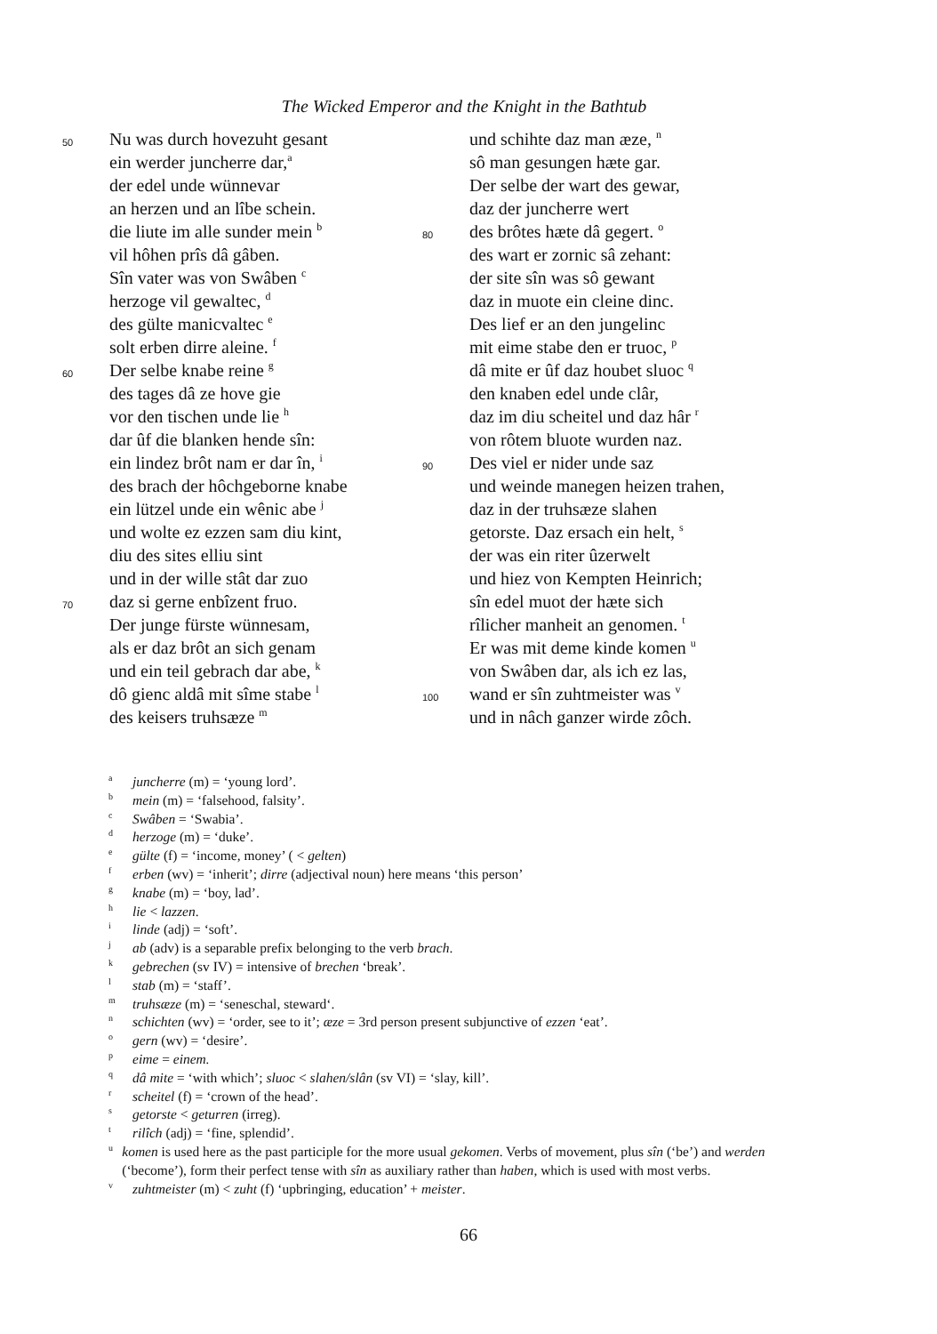The Wicked Emperor and the Knight in the Bathtub
50 Nu was durch hovezuht gesant
ein werder juncherre dar,<sup>a</sup>
der edel unde wünnevar
an herzen und an lîbe schein.
die liute im alle sunder mein <sup>b</sup>
vil hôhen prîs dâ gâben.
Sîn vater was von Swâben <sup>c</sup>
herzoge vil gewaltec, <sup>d</sup>
des gülte manicvaltec <sup>e</sup>
solt erben dirre aleine. <sup>f</sup>
60 Der selbe knabe reine <sup>g</sup>
des tages dâ ze hove gie
vor den tischen unde lie <sup>h</sup>
dar ûf die blanken hende sîn:
ein lindez brôt nam er dar în, <sup>i</sup>
des brach der hôchgeborne knabe
ein lützel unde ein wênic abe <sup>j</sup>
und wolte ez ezzen sam diu kint,
diu des sites elliu sint
und in der wille stât dar zuo
70 daz si gerne enbîzent fruo.
Der junge fürste wünnesam,
als er daz brôt an sich genam
und ein teil gebrach dar abe, <sup>k</sup>
dô gienc aldâ mit sîme stabe <sup>l</sup>
des keisers truhsæze <sup>m</sup>
und schihte daz man æze, <sup>n</sup>
sô man gesungen hæte gar.
Der selbe der wart des gewar,
daz der juncherre wert
80 des brôtes hæte dâ gegert. <sup>o</sup>
des wart er zornic sâ zehant:
der site sîn was sô gewant
daz in muote ein cleine dinc.
Des lief er an den jungelinc
mit eime stabe den er truoc, <sup>p</sup>
dâ mite er ûf daz houbet sluoc <sup>q</sup>
den knaben edel unde clâr,
daz im diu scheitel und daz hâr <sup>r</sup>
von rôtem bluote wurden naz.
90 Des viel er nider unde saz
und weinde manegen heizen trahen,
daz in der truhsæze slahen
getorste. Daz ersach ein helt, <sup>s</sup>
der was ein riter ûzerwelt
und hiez von Kempten Heinrich;
sîn edel muot der hæte sich
rîlicher manheit an genomen. <sup>t</sup>
Er was mit deme kinde komen <sup>u</sup>
von Swâben dar, als ich ez las,
100 wand er sîn zuhtmeister was <sup>v</sup>
und in nâch ganzer wirde zôch.
<sup>a</sup> juncherre (m) = ‘young lord’.
<sup>b</sup> mein (m) = ‘falsehood, falsity’.
<sup>c</sup> Swâben = ‘Swabia’.
<sup>d</sup> herzoge (m) = ‘duke’.
<sup>e</sup> gülte (f) = ‘income, money’ ( < gelten)
<sup>f</sup> erben (wv) = ‘inherit’; dirre (adjectival noun) here means ‘this person’
<sup>g</sup> knabe (m) = ‘boy, lad’.
<sup>h</sup> lie < lazzen.
<sup>i</sup> linde (adj) = ‘soft’.
<sup>j</sup> ab (adv) is a separable prefix belonging to the verb brach.
<sup>k</sup> gebrechen (sv IV) = intensive of brechen ‘break’.
<sup>l</sup> stab (m) = ‘staff’.
<sup>m</sup> truhsæze (m) = ‘seneschal, steward‘.
<sup>n</sup> schichten (wv) = ‘order, see to it’; æze = 3rd person present subjunctive of ezzen ‘eat’.
<sup>o</sup> gern (wv) = ‘desire’.
<sup>p</sup> eime = einem.
<sup>q</sup> dâ mite = ‘with which’; sluoc < slahen/slân (sv VI) = ‘slay, kill’.
<sup>r</sup> scheitel (f) = ‘crown of the head’.
<sup>s</sup> getorste < geturren (irreg).
<sup>t</sup> rilîch (adj) = ‘fine, splendid’.
<sup>u</sup> komen is used here as the past participle for the more usual gekomen. Verbs of movement, plus sîn (‘be’) and werden (‘become’), form their perfect tense with sîn as auxiliary rather than haben, which is used with most verbs.
<sup>v</sup> zuhtmeister (m) < zuht (f) ‘upbringing, education’ + meister.
66